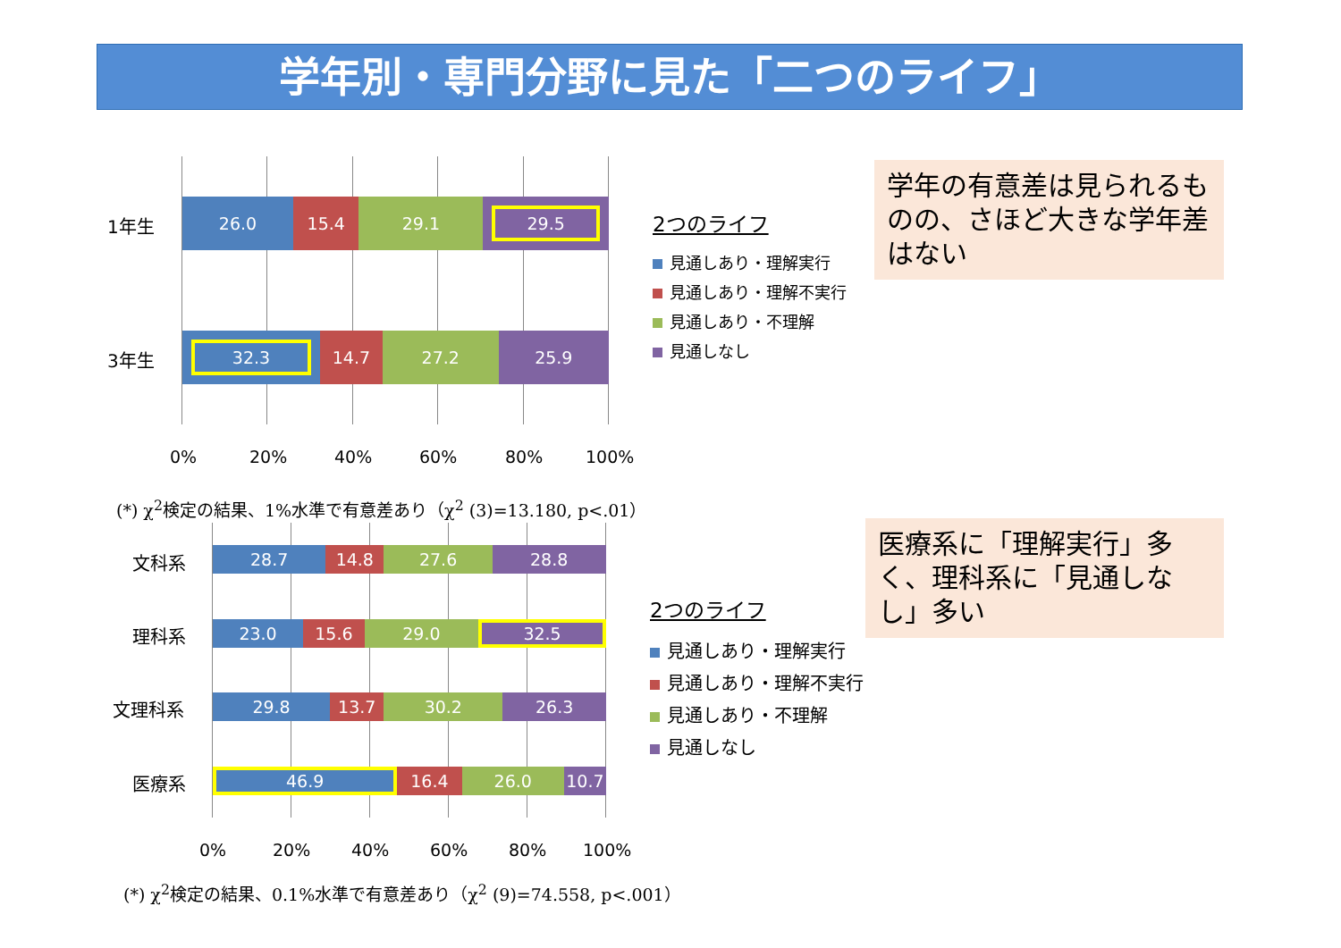学年別・専門分野に見た「二つのライフ」
1年生
26.0 15.4 29.1 29.5
3年生
32.3 14.7 27.2 25.9
0% 20% 40% 60% 80% 100%
2つのライフ
見通しあり・理解実行
見通しあり・理解不実行
見通しあり・不理解
見通しなし
学年の有意差は見られるものの、さほど大きな学年差はない
(*) χ<sup>2</sup>検定の結果、1%水準で有意差あり（χ<sup>2</sup> (3)=13.180, p<.01）
文科系
28.7 14.8 27.6 28.8
理科系
23.0 15.6 29.0 32.5
文理科系
29.8 13.7 30.2 26.3
医療系
46.9 16.4 26.0 10.7
0% 20% 40% 60% 80% 100%
2つのライフ
見通しあり・理解実行
見通しあり・理解不実行
見通しあり・不理解
見通しなし
医療系に「理解実行」多く、理科系に「見通しなし」多い
(*) χ<sup>2</sup>検定の結果、0.1%水準で有意差あり（χ<sup>2</sup> (9)=74.558, p<.001）